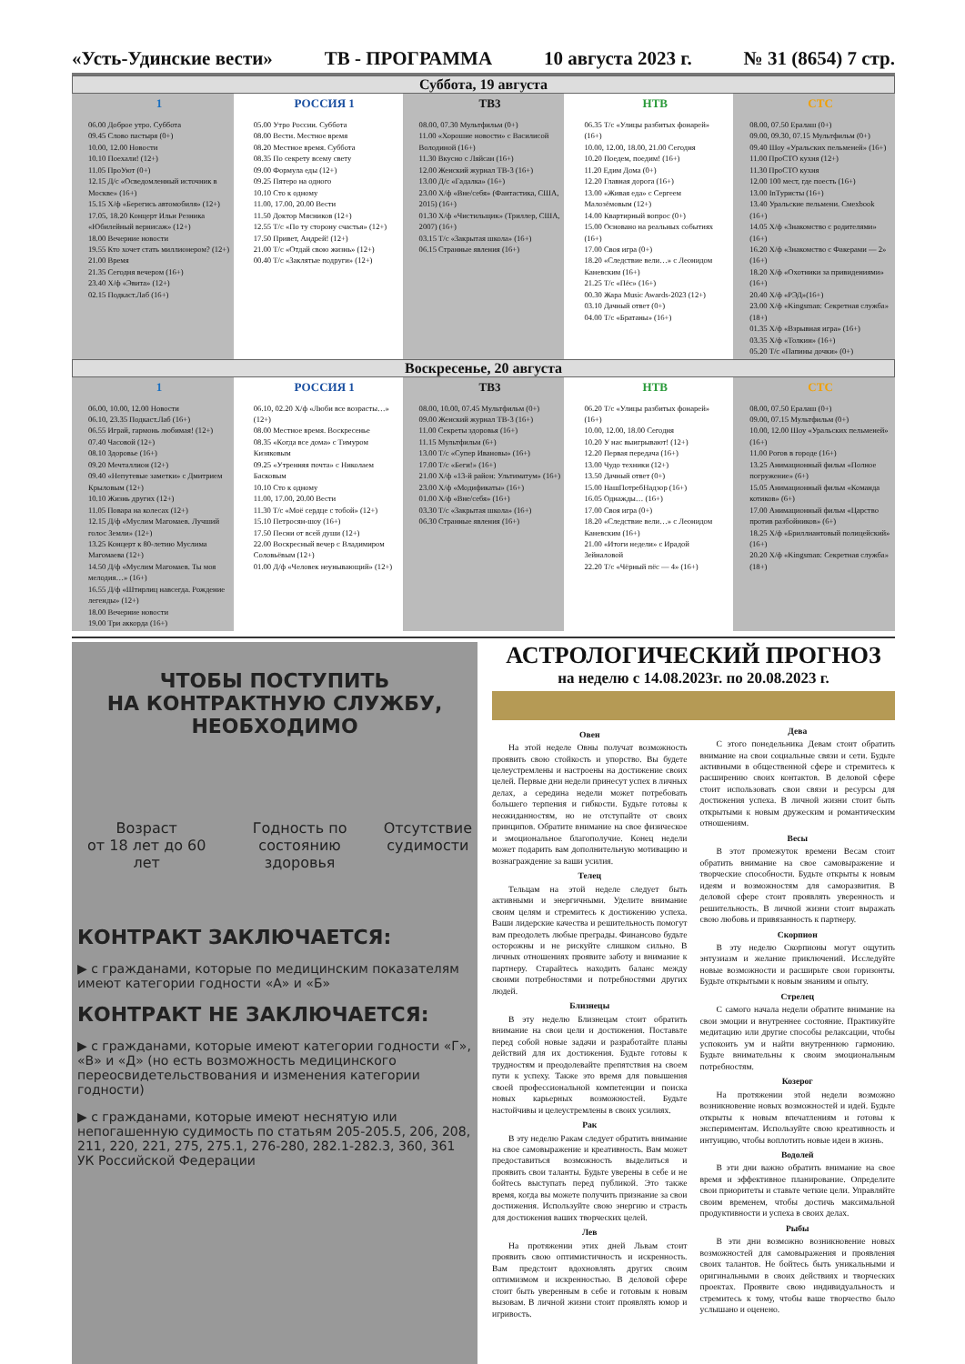«Усть-Удинские вести» ТВ - ПРОГРАММА 10 августа 2023 г. № 31 (8654) 7 стр.
Суббота, 19 августа
1
06.00 Доброе утро. Суббота
09.45 Слово пастыря (0+)
10.00, 12.00 Новости
10.10 Поехали! (12+)
11.05 ПроУют (0+)
12.15 Д/с «Осведомленный источник в Москве» (16+)
15.15 Х/ф «Берегись автомобиля» (12+)
17.05, 18.20 Концерт Ильи Резника «Юбилейный вернисаж» (12+)
18.00 Вечерние новости
19.55 Кто хочет стать миллионером? (12+)
21.00 Время
21.35 Сегодня вечером (16+)
23.40 Х/ф «Эвита» (12+)
02.15 Подкаст.Лаб (16+)
РОССИЯ 1
05.00 Утро России. Суббота
08.00 Вести. Местное время
08.20 Местное время. Суббота
08.35 По секрету всему свету
09.00 Формула еды (12+)
09.25 Пятеро на одного
10.10 Сто к одному
11.00, 17.00, 20.00 Вести
11.50 Доктор Мясников (12+)
12.55 Т/с «По ту сторону счастья» (12+)
17.50 Привет, Андрей! (12+)
21.00 Т/с «Отдай свою жизнь» (12+)
00.40 Т/с «Заклятые подруги» (12+)
ТВ3
08.00, 07.30 Мультфильм (0+)
11.00 «Хорошие новости» с Василисой Володиной (16+)
11.30 Вкусно с Ляйсан (16+)
12.00 Женский журнал ТВ-3 (16+)
13.00 Д/с «Гадалка» (16+)
23.00 Х/ф «Вне/себя» (Фантастика, США, 2015) (16+)
01.30 Х/ф «Чистильщик» (Триллер, США, 2007) (16+)
03.15 Т/с «Закрытая школа» (16+)
06.15 Странные явления (16+)
НТВ
06.35 Т/с «Улицы разбитых фонарей» (16+)
10.00, 12.00, 18.00, 21.00 Сегодня
10.20 Поедем, поедим! (16+)
11.20 Едим Дома (0+)
12.20 Главная дорога (16+)
13.00 «Живая еда» с Сергеем Малозёмовым (12+)
14.00 Квартирный вопрос (0+)
15.00 Основано на реальных событиях (16+)
17.00 Своя игра (0+)
18.20 «Следствие вели…» с Леонидом Каневским (16+)
21.25 Т/с «Пёс» (16+)
00.30 Жара Music Awards-2023 (12+)
03.10 Дачный ответ (0+)
04.00 Т/с «Братаны» (16+)
СТС
08.00, 07.50 Ералаш (0+)
09.00, 09.30, 07.15 Мультфильм (0+)
09.40 Шоу «Уральских пельменей» (16+)
11.00 ПроСТО кухня (12+)
11.30 ПроСТО кухня
12.00 100 мест, где поесть (16+)
13.00 InТуристы (16+)
13.40 Уральские пельмени. Смехbook (16+)
14.05 Х/ф «Знакомство с родителями» (16+)
16.20 Х/ф «Знакомство с Факерами — 2» (16+)
18.20 Х/ф «Охотники за привидениями» (16+)
20.40 Х/ф «РЭД»(16+)
23.00 Х/ф «Kingsman: Секретная служба» (18+)
01.35 Х/ф «Взрывная игра» (16+)
03.35 Х/ф «Толкин» (16+)
05.20 Т/с «Папины дочки» (0+)
Воскресенье, 20 августа
1
06.00, 10.00, 12.00 Новости
06.10, 23.35 Подкаст.Лаб (16+)
06.55 Играй, гармонь любимая! (12+)
07.40 Часовой (12+)
08.10 Здоровье (16+)
09.20 Мечталлион (12+)
09.40 «Непутевые заметки» с Дмитрием Крыловым (12+)
10.10 Жизнь других (12+)
11.05 Повара на колесах (12+)
12.15 Д/ф «Муслим Магомаев. Лучший голос Земли» (12+)
13.25 Концерт к 80-летию Муслима Магомаева (12+)
14.50 Д/ф «Муслим Магомаев. Ты моя мелодия…» (16+)
16.55 Д/ф «Штирлиц навсегда. Рождение легенды» (12+)
18.00 Вечерние новости
19.00 Три аккорда (16+)
РОССИЯ 1
06.10, 02.20 Х/ф «Люби все возрасты…» (12+)
08.00 Местное время. Воскресенье
08.35 «Когда все дома» с Тимуром Кизяковым
09.25 «Утренняя почта» с Николаем Басковым
10.10 Сто к одному
11.00, 17.00, 20.00 Вести
11.30 Т/с «Моё сердце с тобой» (12+)
15.10 Петросян-шоу (16+)
17.50 Песни от всей души (12+)
22.00 Воскресный вечер с Владимиром Соловьёвым (12+)
01.00 Д/ф «Человек неунывающий» (12+)
ТВ3
08.00, 10.00, 07.45 Мультфильм (0+)
09.00 Женский журнал ТВ-3 (16+)
11.00 Секреты здоровья (16+)
11.15 Мультфильм (6+)
13.00 Т/с «Супер Ивановы» (16+)
17.00 Т/с «Беги!» (16+)
21.00 Х/ф «13-й район: Ультиматум» (16+)
23.00 Х/ф «Модификаты» (16+)
01.00 Х/ф «Вне/себя» (16+)
03.30 Т/с «Закрытая школа» (16+)
06.30 Странные явления (16+)
НТВ
06.20 Т/с «Улицы разбитых фонарей» (16+)
10.00, 12.00, 18.00 Сегодня
10.20 У нас выигрывают! (12+)
12.20 Первая передача (16+)
13.00 Чудо техники (12+)
13.50 Дачный ответ (0+)
15.00 НашПотребНадзор (16+)
16.05 Однажды… (16+)
17.00 Своя игра (0+)
18.20 «Следствие вели…» с Леонидом Каневским (16+)
21.00 «Итоги недели» с Ирадой Зейналовой
22.20 Т/с «Чёрный пёс — 4» (16+)
СТС
08.00, 07.50 Ералаш (0+)
09.00, 07.15 Мультфильм (0+)
10.00, 12.00 Шоу «Уральских пельменей» (16+)
11.00 Рогов в городе (16+)
13.25 Анимационный фильм «Полное погружение» (6+)
15.05 Анимационный фильм «Команда котиков» (6+)
17.00 Анимационный фильм «Царство против разбойников» (6+)
18.25 Х/ф «Бриллиантовый полицейский» (16+)
20.20 Х/ф «Kingsman: Секретная служба» (18+)
ЧТОБЫ ПОСТУПИТЬ
НА КОНТРАКТНУЮ СЛУЖБУ, НЕОБХОДИМО
Возраст
от 18 лет до 60 лет Годность по состоянию
здоровья Отсутствие
судимости
КОНТРАКТ ЗАКЛЮЧАЕТСЯ:
▶ с гражданами, которые по медицинским показателям имеют категории годности «А» и «Б»
КОНТРАКТ НЕ ЗАКЛЮЧАЕТСЯ:
▶ с гражданами, которые имеют категории годности «Г», «В» и «Д» (но есть возможность медицинского переосвидетельствования и изменения категории годности)
▶ с гражданами, которые имеют неснятую или непогашенную судимость по статьям 205-205.5, 206, 208, 211, 220, 221, 275, 275.1, 276-280, 282.1-282.3, 360, 361 УК Российской Федерации
АСТРОЛОГИЧЕСКИЙ ПРОГНОЗ
на неделю с 14.08.2023г. по 20.08.2023 г.
Овен
На этой неделе Овны получат возможность проявить свою стойкость и упорство. Вы будете целеустремлены и настроены на достижение своих целей. Первые дни недели принесут успех в личных делах, а середина недели может потребовать большего терпения и гибкости. Будьте готовы к неожиданностям, но не отступайте от своих принципов. Обратите внимание на свое физическое и эмоциональное благополучие. Конец недели может подарить вам дополнительную мотивацию и вознаграждение за ваши усилия.
Телец
Тельцам на этой неделе следует быть активными и энергичными. Уделите внимание своим целям и стремитесь к достижению успеха. Ваши лидерские качества и решительность помогут вам преодолеть любые преграды. Финансово будьте осторожны и не рискуйте слишком сильно. В личных отношениях проявите заботу и внимание к партнеру. Старайтесь находить баланс между своими потребностями и потребностями других людей.
Близнецы
В эту неделю Близнецам стоит обратить внимание на свои цели и достижения. Поставьте перед собой новые задачи и разработайте планы действий для их достижения. Будьте готовы к трудностям и преодолевайте препятствия на своем пути к успеху. Также это время для повышения своей профессиональной компетенции и поиска новых карьерных возможностей. Будьте настойчивы и целеустремлены в своих усилиях.
Рак
В эту неделю Ракам следует обратить внимание на свое самовыражение и креативность. Вам может предоставиться возможность выделиться и проявить свои таланты. Будьте уверены в себе и не бойтесь выступать перед публикой. Это также время, когда вы можете получить признание за свои достижения. Используйте свою энергию и страсть для достижения ваших творческих целей.
Лев
На протяжении этих дней Львам стоит проявить свою оптимистичность и искренность. Вам предстоит вдохновлять других своим оптимизмом и искренностью. В деловой сфере стоит быть уверенным в себе и готовым к новым вызовам. В личной жизни стоит проявлять юмор и игривость.
Дева
С этого понедельника Девам стоит обратить внимание на свои социальные связи и сети. Будьте активными в общественной сфере и стремитесь к расширению своих контактов. В деловой сфере стоит использовать свои связи и ресурсы для достижения успеха. В личной жизни стоит быть открытыми к новым дружеским и романтическим отношениям.
Весы
В этот промежуток времени Весам стоит обратить внимание на свое самовыражение и творческие способности. Будьте открыты к новым идеям и возможностям для саморазвития. В деловой сфере стоит проявлять уверенность и решительность. В личной жизни стоит выражать свою любовь и привязанность к партнеру.
Скорпион
В эту неделю Скорпионы могут ощутить энтузиазм и желание приключений. Исследуйте новые возможности и расширьте свои горизонты. Будьте открытыми к новым знаниям и опыту.
Стрелец
С самого начала недели обратите внимание на свои эмоции и внутреннее состояние. Практикуйте медитацию или другие способы релаксации, чтобы успокоить ум и найти внутреннюю гармонию. Будьте внимательны к своим эмоциональным потребностям.
Козерог
На протяжении этой недели возможно возникновение новых возможностей и идей. Будьте открыты к новым впечатлениям и готовы к экспериментам. Используйте свою креативность и интуицию, чтобы воплотить новые идеи в жизнь.
Водолей
В эти дни важно обратить внимание на свое время и эффективное планирование. Определите свои приоритеты и ставьте четкие цели. Управляйте своим временем, чтобы достичь максимальной продуктивности и успеха в своих делах.
Рыбы
В эти дни возможно возникновение новых возможностей для самовыражения и проявления своих талантов. Не бойтесь быть уникальными и оригинальными в своих действиях и творческих проектах. Проявите свою индивидуальность и стремитесь к тому, чтобы ваше творчество было услышано и оценено.